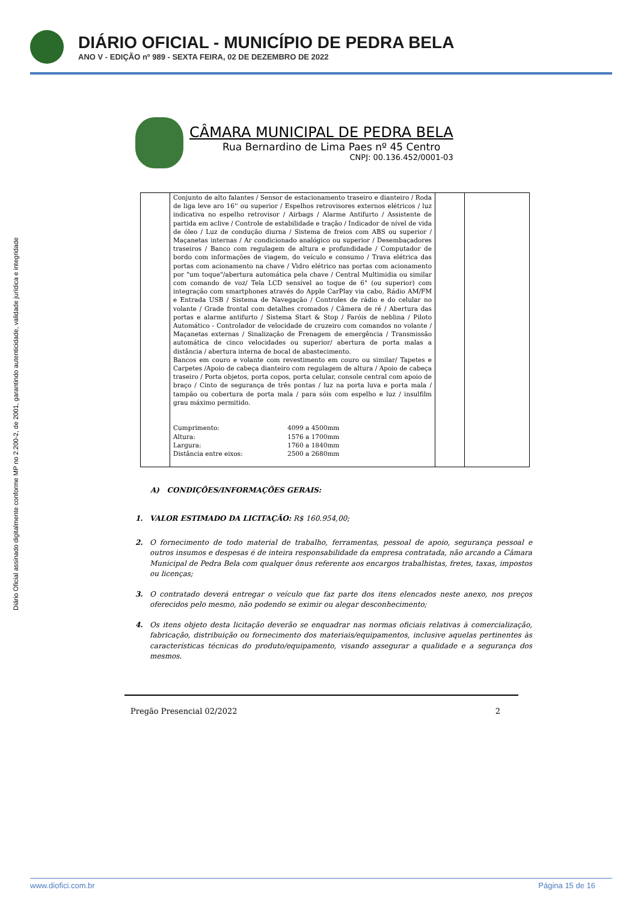DIÁRIO OFICIAL - MUNICÍPIO DE PEDRA BELA
ANO V - EDIÇÃO nº 989 - SEXTA FEIRA, 02 DE DEZEMBRO DE 2022
Diário Oficial assinado digitalmente conforme MP no 2.200-2, de 2001, garantindo autenticidade, validade jurídica e integridade
CÂMARA MUNICIPAL DE PEDRA BELA
Rua Bernardino de Lima Paes nº 45 Centro
CNPJ: 00.136.452/0001-03
| | Conjunto de alto falantes / Sensor de estacionamento traseiro e dianteiro / Roda de liga leve aro 16'' ou superior / Espelhos retrovisores externos elétricos / luz indicativa no espelho retrovisor / Airbags / Alarme Antifurto / Assistente de partida em aclive / Controle de estabilidade e tração / Indicador de nível de vida de óleo / Luz de condução diurna / Sistema de freios com ABS ou superior / Maçanetas internas / Ar condicionado analógico ou superior / Desembaçadores traseiros / Banco com regulagem de altura e profundidade / Computador de bordo com informações de viagem, do veículo e consumo / Trava elétrica das portas com acionamento na chave / Vidro elétrico nas portas com acionamento por "um toque"/abertura automática pela chave / Central Multimidia ou similar com comando de voz/ Tela LCD sensível ao toque de 6" (ou superior) com integração com smartphones através do Apple CarPlay via cabo, Rádio AM/FM e Entrada USB / Sistema de Navegação / Controles de rádio e do celular no volante / Grade frontal com detalhes cromados / Câmera de ré / Abertura das portas e alarme antifurto / Sistema Start & Stop / Faróis de neblina / Piloto Automático - Controlador de velocidade de cruzeiro com comandos no volante / Maçanetas externas / Sinalização de Frenagem de emergência / Transmissão automática de cinco velocidades ou superior/ abertura de porta malas a distância / abertura interna de bocal de abastecimento. Bancos em couro e volante com revestimento em couro ou similar/ Tapetes e Carpetes /Apoio de cabeça dianteiro com regulagem de altura / Apoio de cabeça traseiro / Porta objetos, porta copos, porta celular, console central com apoio de braço / Cinto de segurança de três pontas / luz na porta luva e porta mala / tampão ou cobertura de porta mala / para sóis com espelho e luz / insulfilm grau máximo permitido. Cumprimento: 4099 a 4500mm Altura: 1576 a 1700mm Largura: 1760 a 1840mm Distância entre eixos: 2500 a 2680mm | | |
A) CONDIÇÕES/INFORMAÇÕES GERAIS:
1. VALOR ESTIMADO DA LICITAÇÃO: R$ 160.954,00;
2. O fornecimento de todo material de trabalho, ferramentas, pessoal de apoio, segurança pessoal e outros insumos e despesas é de inteira responsabilidade da empresa contratada, não arcando a Câmara Municipal de Pedra Bela com qualquer ônus referente aos encargos trabalhistas, fretes, taxas, impostos ou licenças;
3. O contratado deverá entregar o veículo que faz parte dos itens elencados neste anexo, nos preços oferecidos pelo mesmo, não podendo se eximir ou alegar desconhecimento;
4. Os itens objeto desta licitação deverão se enquadrar nas normas oficiais relativas à comercialização, fabricação, distribuição ou fornecimento dos materiais/equipamentos, inclusive aquelas pertinentes às características técnicas do produto/equipamento, visando assegurar a qualidade e a segurança dos mesmos.
Pregão Presencial 02/2022 2
www.diofici.com.br Página 15 de 16